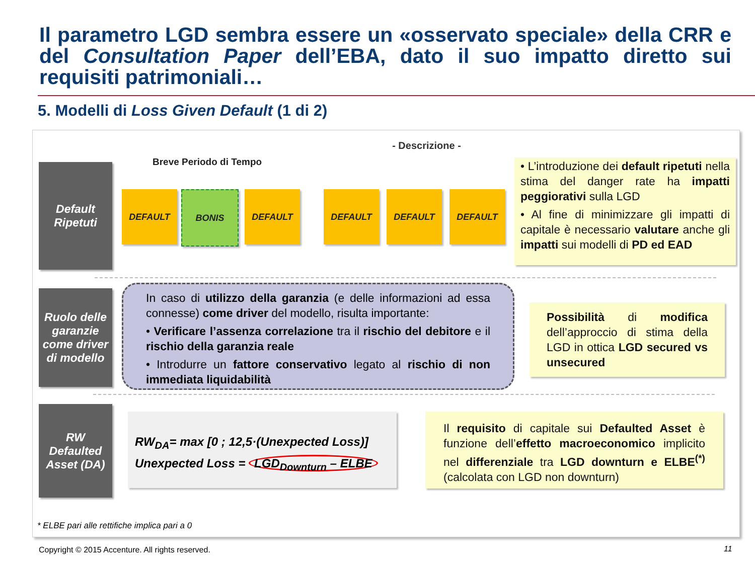Il parametro LGD sembra essere un «osservato speciale» della CRR e del Consultation Paper dell’EBA, dato il suo impatto diretto sui requisiti patrimoniali…
5. Modelli di Loss Given Default (1 di 2)
- Descrizione -
Default Ripetuti
Breve Periodo di Tempo
DEFAULT BONIS DEFAULT DEFAULT DEFAULT DEFAULT
• L’introduzione dei default ripetuti nella stima del danger rate ha impatti peggiorativi sulla LGD
• Al fine di minimizzare gli impatti di capitale è necessario valutare anche gli impatti sui modelli di PD ed EAD
Ruolo delle garanzie come driver di modello
In caso di utilizzo della garanzia (e delle informazioni ad essa connesse) come driver del modello, risulta importante:
• Verificare l’assenza correlazione tra il rischio del debitore e il rischio della garanzia reale
• Introdurre un fattore conservativo legato al rischio di non immediata liquidabilità
Possibilità di modifica dell’approccio di stima della LGD in ottica LGD secured vs unsecured
RW Defaulted Asset (DA)
RW<sub>DA</sub>= max [0 ; 12,5·(Unexpected Loss)]
Unexpected Loss = LGD<sub>Downturn</sub> – ELBE
Il requisito di capitale sui Defaulted Asset è funzione dell’effetto macroeconomico implicito nel differenziale tra LGD downturn e ELBE<sup>(*)</sup> (calcolata con LGD non downturn)
* ELBE pari alle rettifiche implica pari a 0
Copyright © 2015 Accenture. All rights reserved.
11